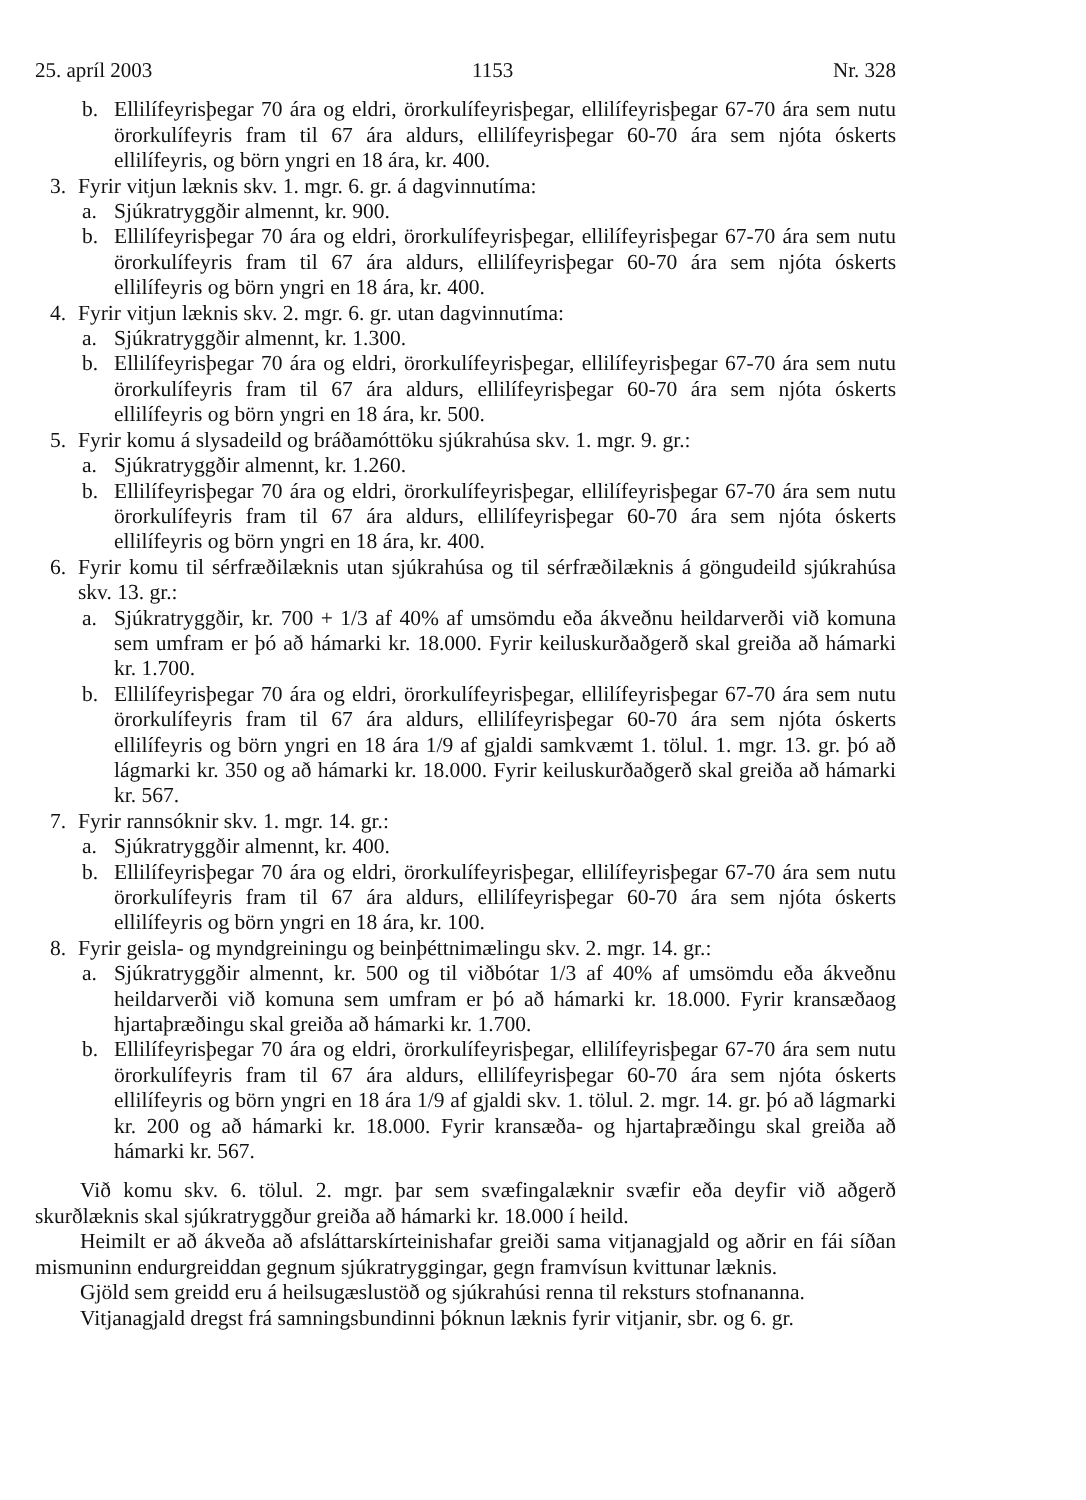25. apríl 2003 1153 Nr. 328
b. Ellilífeyrisþegar 70 ára og eldri, örorkulífeyrisþegar, ellilífeyrisþegar 67-70 ára sem nutu örorkulífeyris fram til 67 ára aldurs, ellilífeyrisþegar 60-70 ára sem njóta óskerts ellilífeyris, og börn yngri en 18 ára, kr. 400.
3. Fyrir vitjun læknis skv. 1. mgr. 6. gr. á dagvinnutíma:
a. Sjúkratryggðir almennt, kr. 900.
b. Ellilífeyrisþegar 70 ára og eldri, örorkulífeyrisþegar, ellilífeyrisþegar 67-70 ára sem nutu örorkulífeyris fram til 67 ára aldurs, ellilífeyrisþegar 60-70 ára sem njóta óskerts ellilífeyris og börn yngri en 18 ára, kr. 400.
4. Fyrir vitjun læknis skv. 2. mgr. 6. gr. utan dagvinnutíma:
a. Sjúkratryggðir almennt, kr. 1.300.
b. Ellilífeyrisþegar 70 ára og eldri, örorkulífeyrisþegar, ellilífeyrisþegar 67-70 ára sem nutu örorkulífeyris fram til 67 ára aldurs, ellilífeyrisþegar 60-70 ára sem njóta óskerts ellilífeyris og börn yngri en 18 ára, kr. 500.
5. Fyrir komu á slysadeild og bráðamóttöku sjúkrahúsa skv. 1. mgr. 9. gr.:
a. Sjúkratryggðir almennt, kr. 1.260.
b. Ellilífeyrisþegar 70 ára og eldri, örorkulífeyrisþegar, ellilífeyrisþegar 67-70 ára sem nutu örorkulífeyris fram til 67 ára aldurs, ellilífeyrisþegar 60-70 ára sem njóta óskerts ellilífeyris og börn yngri en 18 ára, kr. 400.
6. Fyrir komu til sérfræðilæknis utan sjúkrahúsa og til sérfræðilæknis á göngudeild sjúkrahúsa skv. 13. gr.:
a. Sjúkratryggðir, kr. 700 + 1/3 af 40% af umsömdu eða ákveðnu heildarverði við komuna sem umfram er þó að hámarki kr. 18.000. Fyrir keiluskurðaðgerð skal greiða að hámarki kr. 1.700.
b. Ellilífeyrisþegar 70 ára og eldri, örorkulífeyrisþegar, ellilífeyrisþegar 67-70 ára sem nutu örorkulífeyris fram til 67 ára aldurs, ellilífeyrisþegar 60-70 ára sem njóta óskerts ellilífeyris og börn yngri en 18 ára 1/9 af gjaldi samkvæmt 1. tölul. 1. mgr. 13. gr. þó að lágmarki kr. 350 og að hámarki kr. 18.000. Fyrir keiluskurðaðgerð skal greiða að hámarki kr. 567.
7. Fyrir rannsóknir skv. 1. mgr. 14. gr.:
a. Sjúkratryggðir almennt, kr. 400.
b. Ellilífeyrisþegar 70 ára og eldri, örorkulífeyrisþegar, ellilífeyrisþegar 67-70 ára sem nutu örorkulífeyris fram til 67 ára aldurs, ellilífeyrisþegar 60-70 ára sem njóta óskerts ellilífeyris og börn yngri en 18 ára, kr. 100.
8. Fyrir geisla- og myndgreiningu og beinþéttnimælingu skv. 2. mgr. 14. gr.:
a. Sjúkratryggðir almennt, kr. 500 og til viðbótar 1/3 af 40% af umsömdu eða ákveðnu heildarverði við komuna sem umfram er þó að hámarki kr. 18.000. Fyrir kransæðaog hjartaþræðingu skal greiða að hámarki kr. 1.700.
b. Ellilífeyrisþegar 70 ára og eldri, örorkulífeyrisþegar, ellilífeyrisþegar 67-70 ára sem nutu örorkulífeyris fram til 67 ára aldurs, ellilífeyrisþegar 60-70 ára sem njóta óskerts ellilífeyris og börn yngri en 18 ára 1/9 af gjaldi skv. 1. tölul. 2. mgr. 14. gr. þó að lágmarki kr. 200 og að hámarki kr. 18.000. Fyrir kransæða- og hjartaþræðingu skal greiða að hámarki kr. 567.
Við komu skv. 6. tölul. 2. mgr. þar sem svæfingalæknir svæfir eða deyfir við aðgerð skurðlæknis skal sjúkratryggður greiða að hámarki kr. 18.000 í heild.
Heimilt er að ákveða að afsláttarskírteinishafar greiði sama vitjanagjald og aðrir en fái síðan mismuninn endurgreiddan gegnum sjúkratryggingar, gegn framvísun kvittunar læknis.
Gjöld sem greidd eru á heilsugæslustöð og sjúkrahúsi renna til reksturs stofnananna.
Vitjanagjald dregst frá samningsbundinni þóknun læknis fyrir vitjanir, sbr. og 6. gr.